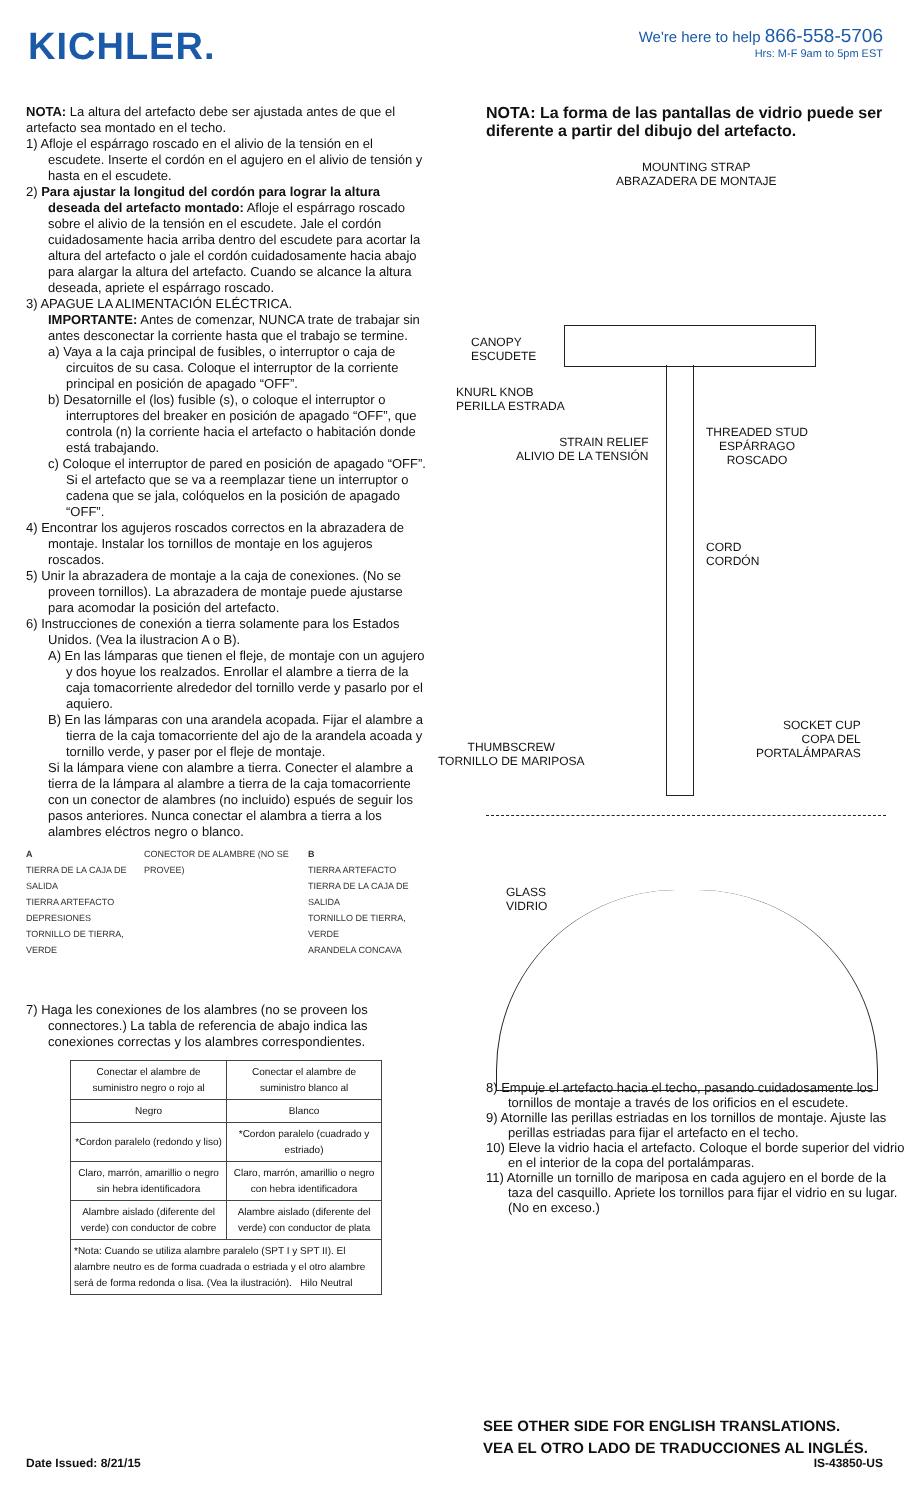KICHLER.
We're here to help 866-558-5706
Hrs: M-F 9am to 5pm EST
NOTA: La altura del artefacto debe ser ajustada antes de que el artefacto sea montado en el techo.
1) Afloje el espárrago roscado en el alivio de la tensión en el escudete. Inserte el cordón en el agujero en el alivio de tensión y hasta en el escudete.
2) Para ajustar la longitud del cordón para lograr la altura deseada del artefacto montado: Afloje el espárrago roscado sobre el alivio de la tensión en el escudete. Jale el cordón cuidadosamente hacia arriba dentro del escudete para acortar la altura del artefacto o jale el cordón cuidadosamente hacia abajo para alargar la altura del artefacto. Cuando se alcance la altura deseada, apriete el espárrago roscado.
3) APAGUE LA ALIMENTACIÓN ELÉCTRICA.
IMPORTANTE: Antes de comenzar, NUNCA trate de trabajar sin antes desconectar la corriente hasta que el trabajo se termine.
a) Vaya a la caja principal de fusibles, o interruptor o caja de circuitos de su casa. Coloque el interruptor de la corriente principal en posición de apagado “OFF”.
b) Desatornille el (los) fusible (s), o coloque el interruptor o interruptores del breaker en posición de apagado “OFF”, que controla (n) la corriente hacia el artefacto o habitación donde está trabajando.
c) Coloque el interruptor de pared en posición de apagado “OFF”. Si el artefacto que se va a reemplazar tiene un interruptor o cadena que se jala, colóquelos en la posición de apagado “OFF”.
4) Encontrar los agujeros roscados correctos en la abrazadera de montaje. Instalar los tornillos de montaje en los agujeros roscados.
5) Unir la abrazadera de montaje a la caja de conexiones. (No se proveen tornillos). La abrazadera de montaje puede ajustarse para acomodar la posición del artefacto.
6) Instrucciones de conexión a tierra solamente para los Estados Unidos. (Vea la ilustracion A o B).
A) En las lámparas que tienen el fleje, de montaje con un agujero y dos hoyue los realzados. Enrollar el alambre a tierra de la caja tomacorriente alrededor del tornillo verde y pasarlo por el aquiero.
B) En las lámparas con una arandela acopada. Fijar el alambre a tierra de la caja tomacorriente del ajo de la arandela acoada y tornillo verde, y paser por el fleje de montaje.
Si la lámpara viene con alambre a tierra. Conecter el alambre a tierra de la lámpara al alambre a tierra de la caja tomacorriente con un conector de alambres (no incluido) espués de seguir los pasos anteriores. Nunca conectar el alambra a tierra a los alambres eléctros negro o blanco.
A
TIERRA DE LA CAJA DE SALIDA
TIERRA ARTEFACTO
DEPRESIONES
TORNILLO DE TIERRA, VERDE
CONECTOR DE ALAMBRE (NO SE PROVEE)
B
TIERRA ARTEFACTO
TIERRA DE LA CAJA DE SALIDA
TORNILLO DE TIERRA, VERDE
ARANDELA CONCAVA
7) Haga les conexiones de los alambres (no se proveen los connectores.) La tabla de referencia de abajo indica las conexiones correctas y los alambres correspondientes.
| Conectar el alambre de suministro negro o rojo al | Conectar el alambre de suministro blanco al |
| Negro | Blanco |
| *Cordon paralelo (redondo y liso) | *Cordon paralelo (cuadrado y estriado) |
| Claro, marrón, amarillio o negro sin hebra identificadora | Claro, marrón, amarillio o negro con hebra identificadora |
| Alambre aislado (diferente del verde) con conductor de cobre | Alambre aislado (diferente del verde) con conductor de plata |
| *Nota: Cuando se utiliza alambre paralelo (SPT I y SPT II). El alambre neutro es de forma cuadrada o estriada y el otro alambre será de forma redonda o lisa. (Vea la ilustración). Hilo Neutral | |
NOTA: La forma de las pantallas de vidrio puede ser diferente a partir del dibujo del artefacto.
MOUNTING STRAP
ABRAZADERA DE MONTAJE
CANOPY
ESCUDETE
KNURL KNOB
PERILLA ESTRADA
STRAIN RELIEF
ALIVIO DE LA TENSIÓN
THREADED STUD
ESPÁRRAGO
ROSCADO
CORD
CORDÓN
THUMBSCREW
TORNILLO DE MARIPOSA
SOCKET CUP
COPA DEL
PORTALÁMPARAS
GLASS
VIDRIO
8) Empuje el artefacto hacia el techo, pasando cuidadosamente los tornillos de montaje a través de los orificios en el escudete.
9) Atornille las perillas estriadas en los tornillos de montaje. Ajuste las perillas estriadas para fijar el artefacto en el techo.
10) Eleve la vidrio hacia el artefacto. Coloque el borde superior del vidrio en el interior de la copa del portalámparas.
11) Atornille un tornillo de mariposa en cada agujero en el borde de la taza del casquillo. Apriete los tornillos para fijar el vidrio en su lugar. (No en exceso.)
SEE OTHER SIDE FOR ENGLISH TRANSLATIONS.
VEA EL OTRO LADO DE TRADUCCIONES AL INGLÉS.
Date Issued: 8/21/15 IS-43850-US